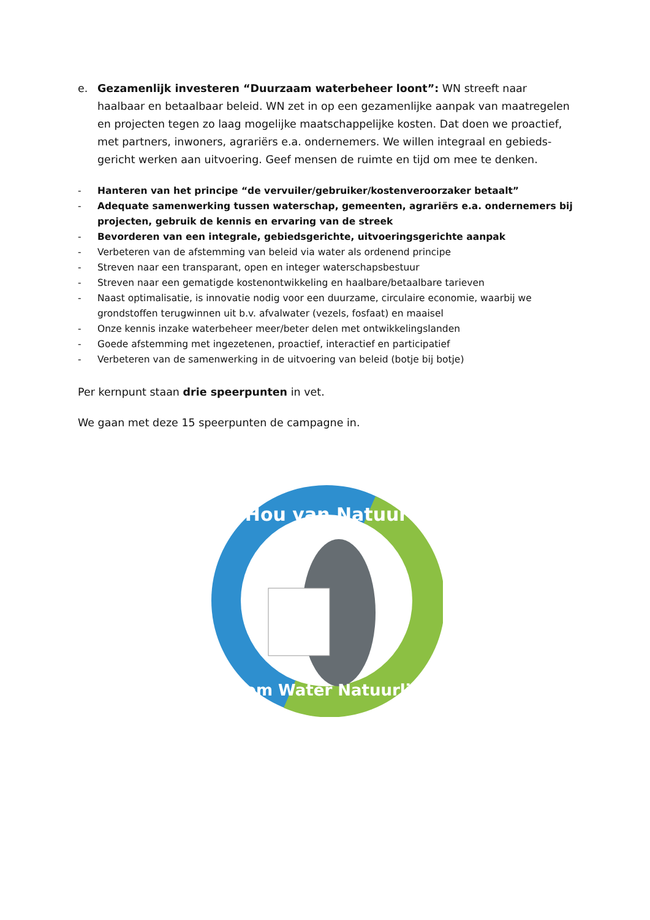e. Gezamenlijk investeren “Duurzaam waterbeheer loont”: WN streeft naar haalbaar en betaalbaar beleid. WN zet in op een gezamenlijke aanpak van maatregelen en projecten tegen zo laag mogelijke maatschappelijke kosten. Dat doen we proactief, met partners, inwoners, agrariërs e.a. ondernemers. We willen integraal en gebieds-gericht werken aan uitvoering. Geef mensen de ruimte en tijd om mee te denken.
- Hanteren van het principe “de vervuiler/gebruiker/kostenveroorzaker betaalt”
- Adequate samenwerking tussen waterschap, gemeenten, agrariërs e.a. ondernemers bij projecten, gebruik de kennis en ervaring van de streek
- Bevorderen van een integrale, gebiedsgerichte, uitvoeringsgerichte aanpak
- Verbeteren van de afstemming van beleid via water als ordenend principe
- Streven naar een transparant, open en integer waterschapsbestuur
- Streven naar een gematigde kostenontwikkeling en haalbare/betaalbare tarieven
- Naast optimalisatie, is innovatie nodig voor een duurzame, circulaire economie, waarbij we grondstoffen terugwinnen uit b.v. afvalwater (vezels, fosfaat) en maaisel
- Onze kennis inzake waterbeheer meer/beter delen met ontwikkelingslanden
- Goede afstemming met ingezetenen, proactief, interactief en participatief
- Verbeteren van de samenwerking in de uitvoering van beleid (botje bij botje)
Per kernpunt staan drie speerpunten in vet.
We gaan met deze 15 speerpunten de campagne in.
Hou van Natuur
Stem Water Natuurlijk